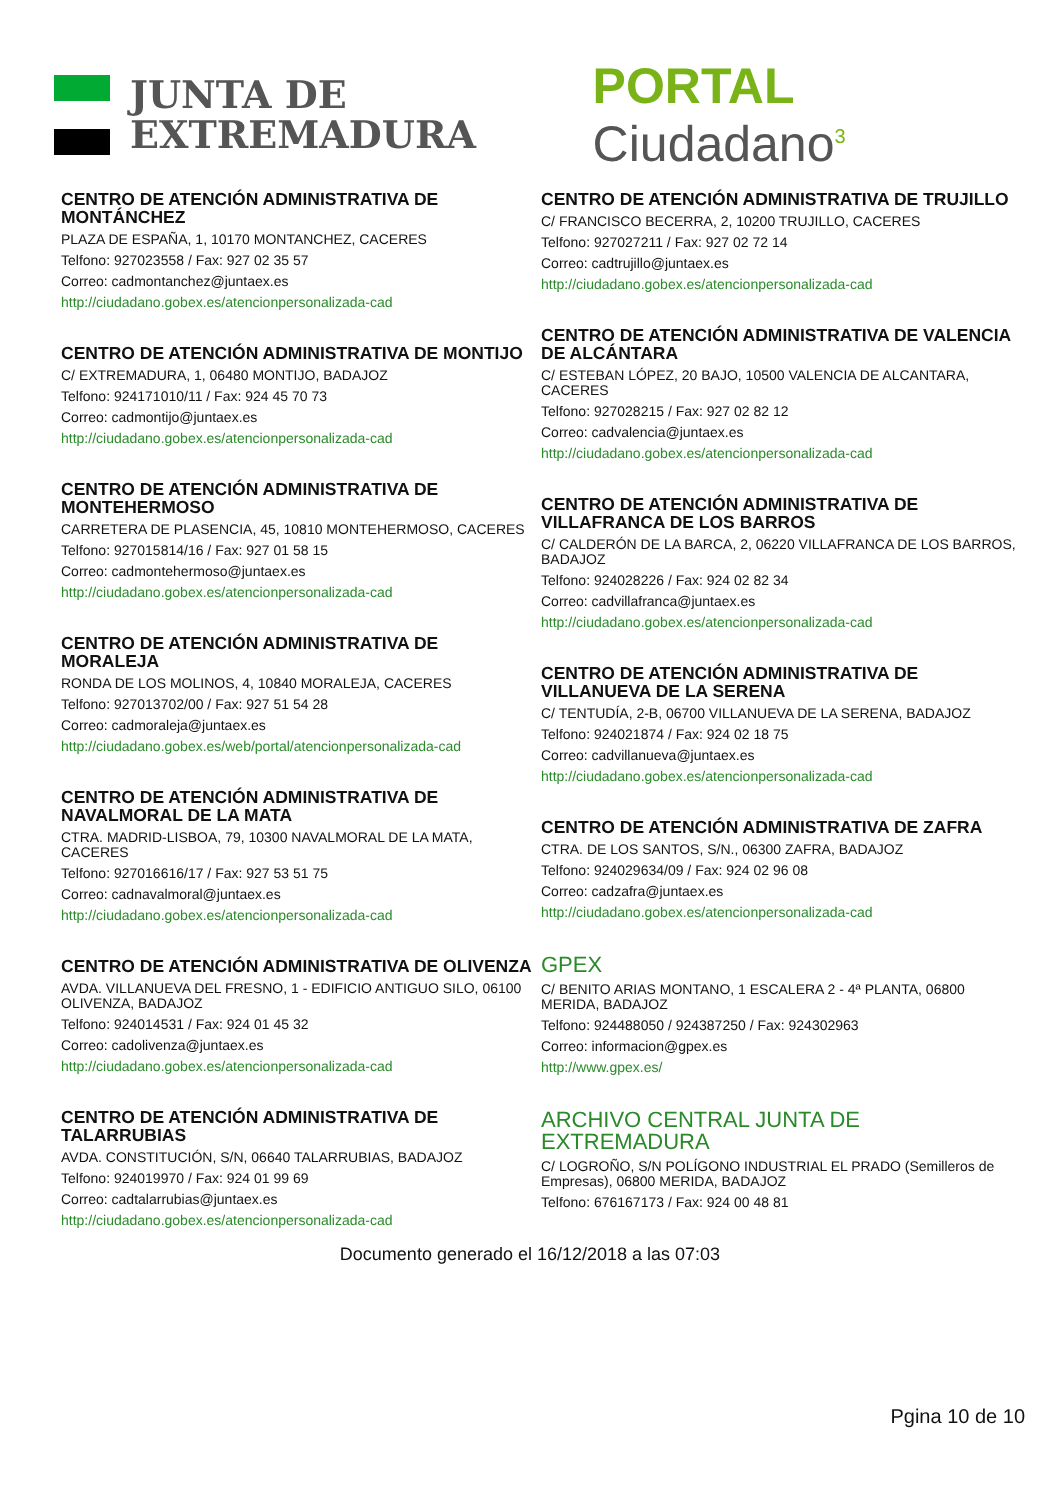JUNTA DE
EXTREMADURA
PORTAL Ciudadano<sup>3</sup>
CENTRO DE ATENCIÓN ADMINISTRATIVA DE MONTÁNCHEZ
PLAZA DE ESPAÑA, 1, 10170 MONTANCHEZ, CACERES
Telfono: 927023558 / Fax: 927 02 35 57
Correo: cadmontanchez@juntaex.es
http://ciudadano.gobex.es/atencionpersonalizada-cad
CENTRO DE ATENCIÓN ADMINISTRATIVA DE MONTIJO
C/ EXTREMADURA, 1, 06480 MONTIJO, BADAJOZ
Telfono: 924171010/11 / Fax: 924 45 70 73
Correo: cadmontijo@juntaex.es
http://ciudadano.gobex.es/atencionpersonalizada-cad
CENTRO DE ATENCIÓN ADMINISTRATIVA DE MONTEHERMOSO
CARRETERA DE PLASENCIA, 45, 10810 MONTEHERMOSO, CACERES
Telfono: 927015814/16 / Fax: 927 01 58 15
Correo: cadmontehermoso@juntaex.es
http://ciudadano.gobex.es/atencionpersonalizada-cad
CENTRO DE ATENCIÓN ADMINISTRATIVA DE MORALEJA
RONDA DE LOS MOLINOS, 4, 10840 MORALEJA, CACERES
Telfono: 927013702/00 / Fax: 927 51 54 28
Correo: cadmoraleja@juntaex.es
http://ciudadano.gobex.es/web/portal/atencionpersonalizada-cad
CENTRO DE ATENCIÓN ADMINISTRATIVA DE NAVALMORAL DE LA MATA
CTRA. MADRID-LISBOA, 79, 10300 NAVALMORAL DE LA MATA, CACERES
Telfono: 927016616/17 / Fax: 927 53 51 75
Correo: cadnavalmoral@juntaex.es
http://ciudadano.gobex.es/atencionpersonalizada-cad
CENTRO DE ATENCIÓN ADMINISTRATIVA DE OLIVENZA
AVDA. VILLANUEVA DEL FRESNO, 1 - EDIFICIO ANTIGUO SILO, 06100 OLIVENZA, BADAJOZ
Telfono: 924014531 / Fax: 924 01 45 32
Correo: cadolivenza@juntaex.es
http://ciudadano.gobex.es/atencionpersonalizada-cad
CENTRO DE ATENCIÓN ADMINISTRATIVA DE TALARRUBIAS
AVDA. CONSTITUCIÓN, S/N, 06640 TALARRUBIAS, BADAJOZ
Telfono: 924019970 / Fax: 924 01 99 69
Correo: cadtalarrubias@juntaex.es
http://ciudadano.gobex.es/atencionpersonalizada-cad
CENTRO DE ATENCIÓN ADMINISTRATIVA DE TRUJILLO
C/ FRANCISCO BECERRA, 2, 10200 TRUJILLO, CACERES
Telfono: 927027211 / Fax: 927 02 72 14
Correo: cadtrujillo@juntaex.es
http://ciudadano.gobex.es/atencionpersonalizada-cad
CENTRO DE ATENCIÓN ADMINISTRATIVA DE VALENCIA DE ALCÁNTARA
C/ ESTEBAN LÓPEZ, 20 BAJO, 10500 VALENCIA DE ALCANTARA, CACERES
Telfono: 927028215 / Fax: 927 02 82 12
Correo: cadvalencia@juntaex.es
http://ciudadano.gobex.es/atencionpersonalizada-cad
CENTRO DE ATENCIÓN ADMINISTRATIVA DE VILLAFRANCA DE LOS BARROS
C/ CALDERÓN DE LA BARCA, 2, 06220 VILLAFRANCA DE LOS BARROS, BADAJOZ
Telfono: 924028226 / Fax: 924 02 82 34
Correo: cadvillafranca@juntaex.es
http://ciudadano.gobex.es/atencionpersonalizada-cad
CENTRO DE ATENCIÓN ADMINISTRATIVA DE VILLANUEVA DE LA SERENA
C/ TENTUDÍA, 2-B, 06700 VILLANUEVA DE LA SERENA, BADAJOZ
Telfono: 924021874 / Fax: 924 02 18 75
Correo: cadvillanueva@juntaex.es
http://ciudadano.gobex.es/atencionpersonalizada-cad
CENTRO DE ATENCIÓN ADMINISTRATIVA DE ZAFRA
CTRA. DE LOS SANTOS, S/N., 06300 ZAFRA, BADAJOZ
Telfono: 924029634/09 / Fax: 924 02 96 08
Correo: cadzafra@juntaex.es
http://ciudadano.gobex.es/atencionpersonalizada-cad
GPEX
C/ BENITO ARIAS MONTANO, 1 ESCALERA 2 - 4ª PLANTA, 06800 MERIDA, BADAJOZ
Telfono: 924488050 / 924387250 / Fax: 924302963
Correo: informacion@gpex.es
http://www.gpex.es/
ARCHIVO CENTRAL JUNTA DE EXTREMADURA
C/ LOGROÑO, S/N POLÍGONO INDUSTRIAL EL PRADO (Semilleros de Empresas), 06800 MERIDA, BADAJOZ
Telfono: 676167173 / Fax: 924 00 48 81
Documento generado el 16/12/2018 a las 07:03
Pgina 10 de 10